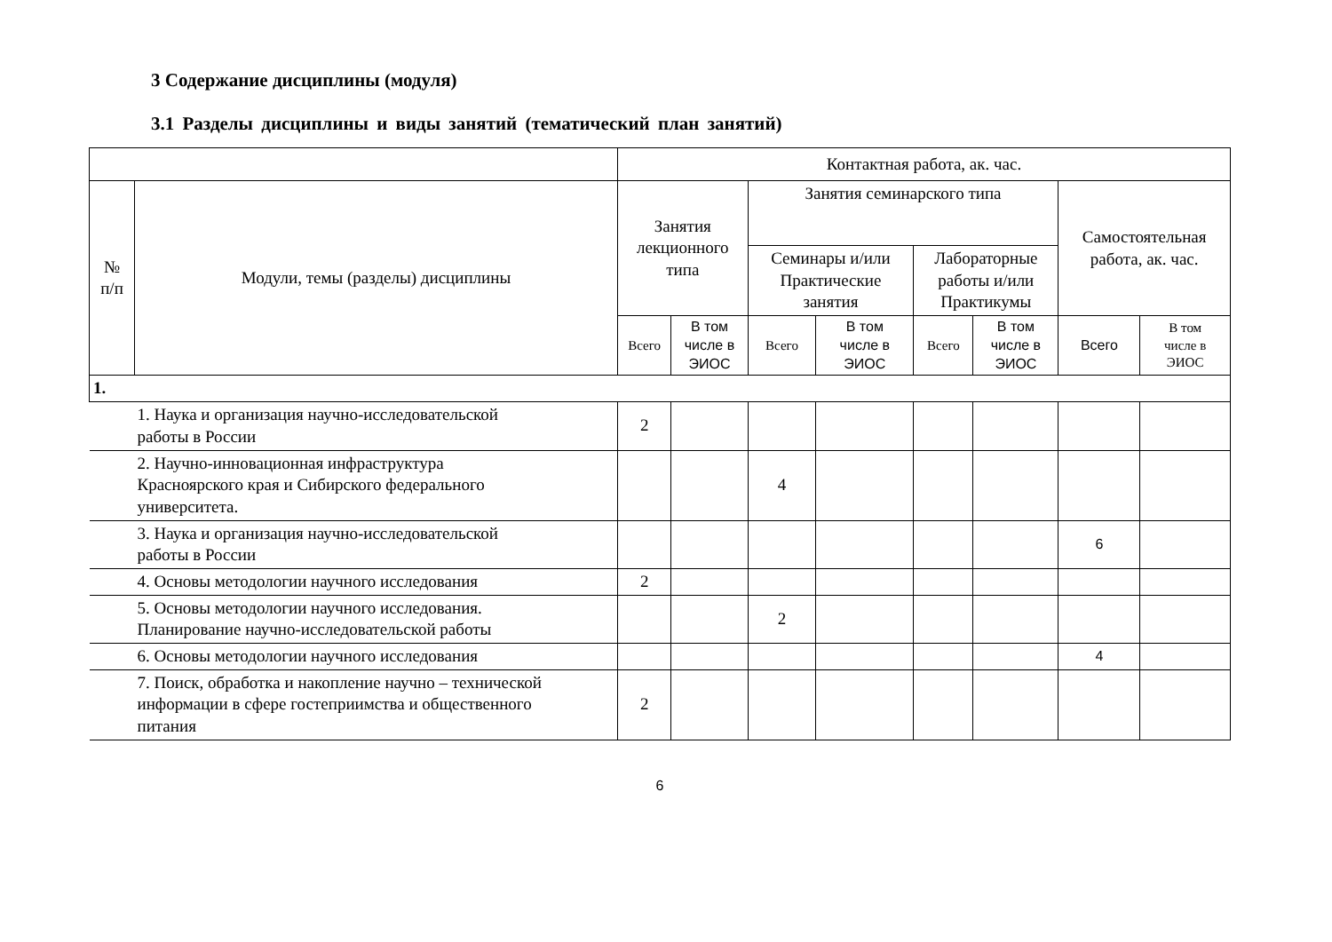3 Содержание дисциплины (модуля)
3.1 Разделы дисциплины и виды занятий (тематический план занятий)
| | | Контактная работа, ак. час. | | | | | | | |
| --- | --- | --- | --- | --- | --- | --- | --- | --- | --- |
| № п/п | Модули, темы (разделы) дисциплины | Занятия лекционного типа | | Занятия семинарского типа | | | | Самостоятельная работа, ак. час. | |
| | | | | Семинары и/или Практические занятия | | Лабораторные работы и/или Практикумы | | | |
| | | Всего | В том числе в ЭИОС | Всего | В том числе в ЭИОС | Всего | В том числе в ЭИОС | Всего | В том числе в ЭИОС |
| 1. | | | | | | | | | |
| 1. Наука и организация научно-исследовательской работы в России | | 2 | | | | | | | |
| 2. Научно-инновационная инфраструктура Красноярского края и Сибирского федерального университета. | | | | 4 | | | | | |
| 3. Наука и организация научно-исследовательской работы в России | | | | | | | | 6 | |
| 4. Основы методологии научного исследования | | 2 | | | | | | | |
| 5. Основы методологии научного исследования. Планирование научно-исследовательской работы | | | | 2 | | | | | |
| 6. Основы методологии научного исследования | | | | | | | | 4 | |
| 7. Поиск, обработка и накопление научно – технической информации в сфере гостеприимства и общественного питания | | 2 | | | | | | | |
6